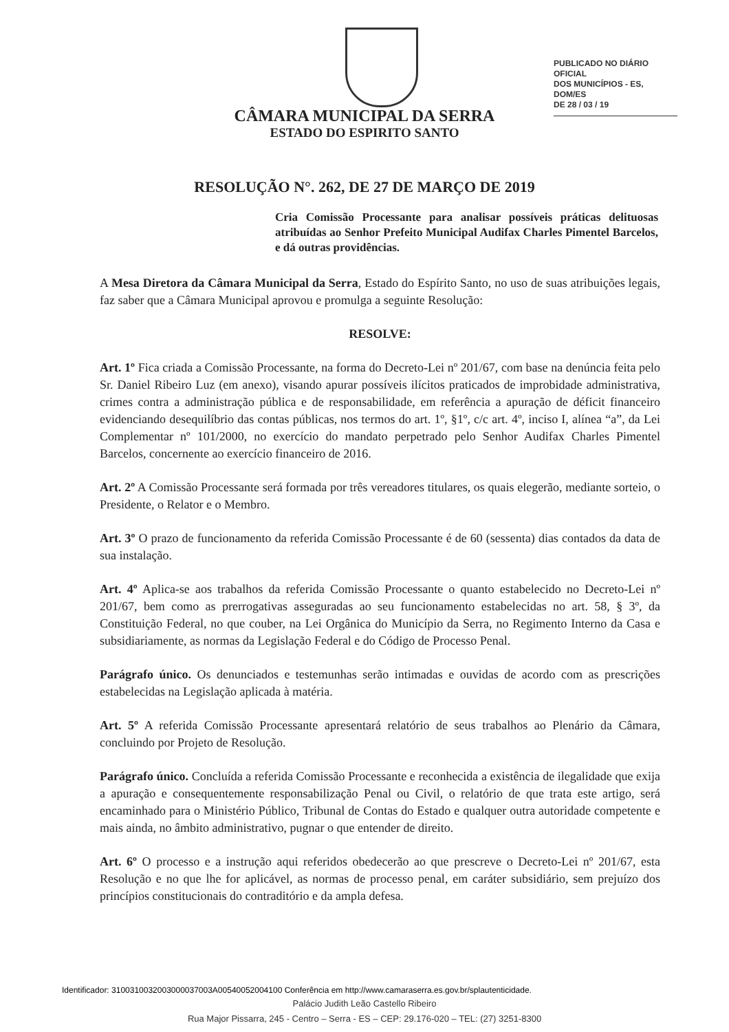PUBLICADO NO DIÁRIO OFICIAL
DOS MUNICÍPIOS - ES, DOM/ES
DE 28 / 03 / 19
CÂMARA MUNICIPAL DA SERRA
ESTADO DO ESPIRITO SANTO
RESOLUÇÃO N°. 262, DE 27 DE MARÇO DE 2019
Cria Comissão Processante para analisar possíveis práticas delituosas atribuídas ao Senhor Prefeito Municipal Audifax Charles Pimentel Barcelos, e dá outras providências.
A Mesa Diretora da Câmara Municipal da Serra, Estado do Espírito Santo, no uso de suas atribuições legais, faz saber que a Câmara Municipal aprovou e promulga a seguinte Resolução:
RESOLVE:
Art. 1º Fica criada a Comissão Processante, na forma do Decreto-Lei nº 201/67, com base na denúncia feita pelo Sr. Daniel Ribeiro Luz (em anexo), visando apurar possíveis ilícitos praticados de improbidade administrativa, crimes contra a administração pública e de responsabilidade, em referência a apuração de déficit financeiro evidenciando desequilíbrio das contas públicas, nos termos do art. 1º, §1º, c/c art. 4º, inciso I, alínea “a”, da Lei Complementar nº 101/2000, no exercício do mandato perpetrado pelo Senhor Audifax Charles Pimentel Barcelos, concernente ao exercício financeiro de 2016.
Art. 2º A Comissão Processante será formada por três vereadores titulares, os quais elegerão, mediante sorteio, o Presidente, o Relator e o Membro.
Art. 3º O prazo de funcionamento da referida Comissão Processante é de 60 (sessenta) dias contados da data de sua instalação.
Art. 4º Aplica-se aos trabalhos da referida Comissão Processante o quanto estabelecido no Decreto-Lei nº 201/67, bem como as prerrogativas asseguradas ao seu funcionamento estabelecidas no art. 58, § 3º, da Constituição Federal, no que couber, na Lei Orgânica do Município da Serra, no Regimento Interno da Casa e subsidiariamente, as normas da Legislação Federal e do Código de Processo Penal.
Parágrafo único. Os denunciados e testemunhas serão intimadas e ouvidas de acordo com as prescrições estabelecidas na Legislação aplicada à matéria.
Art. 5º A referida Comissão Processante apresentará relatório de seus trabalhos ao Plenário da Câmara, concluindo por Projeto de Resolução.
Parágrafo único. Concluída a referida Comissão Processante e reconhecida a existência de ilegalidade que exija a apuração e consequentemente responsabilização Penal ou Civil, o relatório de que trata este artigo, será encaminhado para o Ministério Público, Tribunal de Contas do Estado e qualquer outra autoridade competente e mais ainda, no âmbito administrativo, pugnar o que entender de direito.
Art. 6º O processo e a instrução aqui referidos obedecerão ao que prescreve o Decreto-Lei nº 201/67, esta Resolução e no que lhe for aplicável, as normas de processo penal, em caráter subsidiário, sem prejuízo dos princípios constitucionais do contraditório e da ampla defesa.
Identificador: 3100310032003000037003A00540052004100 Conferência em http://www.camaraserra.es.gov.br/splautenticidade.
Palácio Judith Leão Castello Ribeiro
Rua Major Pissarra, 245 - Centro – Serra - ES – CEP: 29.176-020 – TEL: (27) 3251-8300